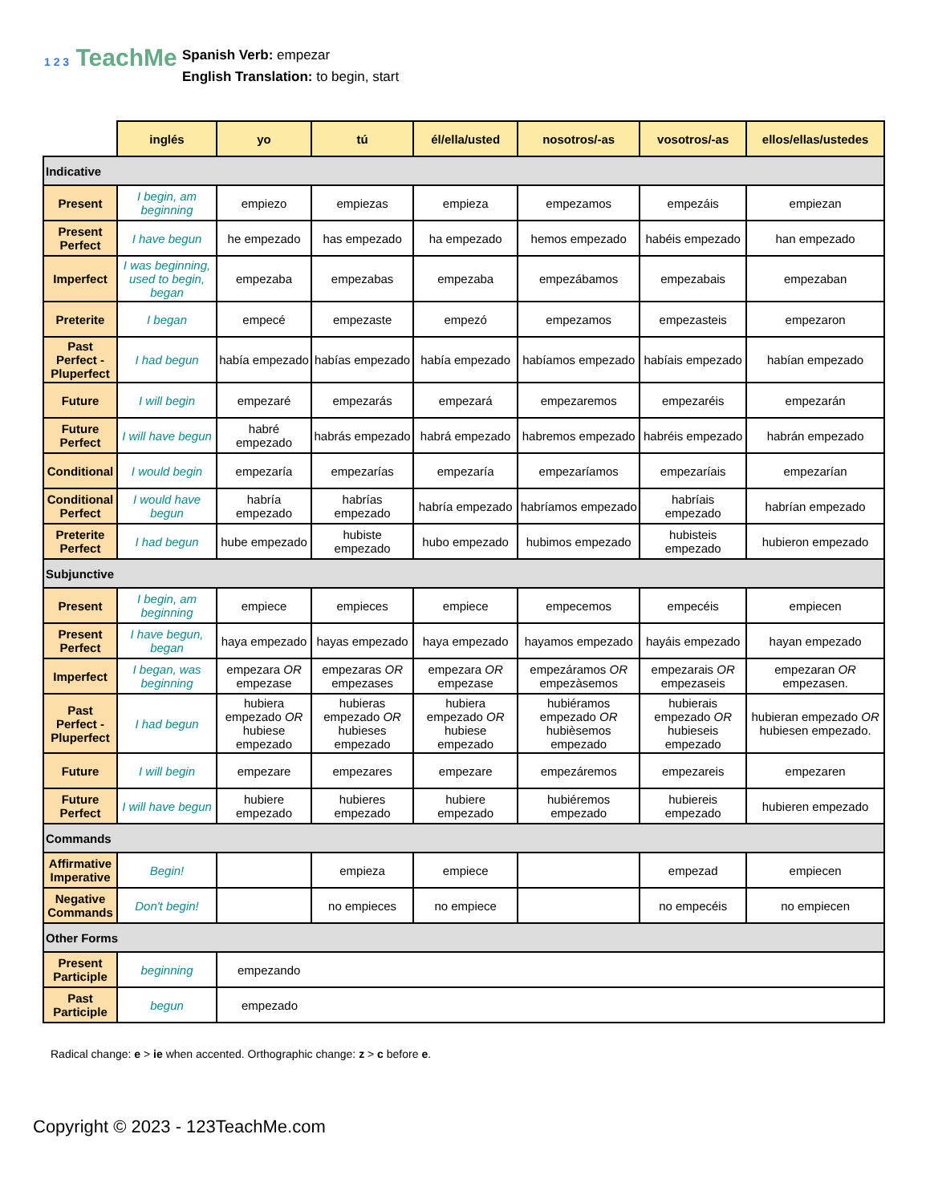1 2 3 TeachMe
Spanish Verb: empezar
English Translation: to begin, start
| | inglés | yo | tú | él/ella/usted | nosotros/-as | vosotros/-as | ellos/ellas/ustedes |
| Indicative | | | | | | | |
| Present | I begin, am beginning | empiezo | empiezas | empieza | empezamos | empezáis | empiezan |
| Present Perfect | I have begun | he empezado | has empezado | ha empezado | hemos empezado | habéis empezado | han empezado |
| Imperfect | I was beginning, used to begin, began | empezaba | empezabas | empezaba | empezábamos | empezabais | empezaban |
| Preterite | I began | empecé | empezaste | empezó | empezamos | empezasteis | empezaron |
| Past Perfect - Pluperfect | I had begun | había empezado | habías empezado | había empezado | habíamos empezado | habíais empezado | habían empezado |
| Future | I will begin | empezaré | empezarás | empezará | empezaremos | empezaréis | empezarán |
| Future Perfect | I will have begun | habré empezado | habrás empezado | habrá empezado | habremos empezado | habréis empezado | habrán empezado |
| Conditional | I would begin | empezaría | empezarías | empezaría | empezaríamos | empezaríais | empezarían |
| Conditional Perfect | I would have begun | habría empezado | habrías empezado | habría empezado | habríamos empezado | habríais empezado | habrían empezado |
| Preterite Perfect | I had begun | hube empezado | hubiste empezado | hubo empezado | hubimos empezado | hubisteis empezado | hubieron empezado |
| Subjunctive | | | | | | | |
| Present | I begin, am beginning | empiece | empieces | empiece | empecemos | empecéis | empiecen |
| Present Perfect | I have begun, began | haya empezado | hayas empezado | haya empezado | hayamos empezado | hayáis empezado | hayan empezado |
| Imperfect | I began, was beginning | empezara OR empezase | empezaras OR empezases | empezara OR empezase | empezáramos OR empezàsemos | empezarais OR empezaseis | empezaran OR empezasen. |
| Past Perfect - Pluperfect | I had begun | hubiera empezado OR hubiese empezado | hubieras empezado OR hubieses empezado | hubiera empezado OR hubiese empezado | hubiéramos empezado OR hubièsemos empezado | hubierais empezado OR hubieseis empezado | hubieran empezado OR hubiesen empezado. |
| Future | I will begin | empezare | empezares | empezare | empezáremos | empezareis | empezaren |
| Future Perfect | I will have begun | hubiere empezado | hubieres empezado | hubiere empezado | hubiéremos empezado | hubiereis empezado | hubieren empezado |
| Commands | | | | | | | |
| Affirmative Imperative | Begin! | | empieza | empiece | | empezad | empiecen |
| Negative Commands | Don't begin! | | no empieces | no empiece | | no empecéis | no empiecen |
| Other Forms | | | | | | | |
| Present Participle | beginning | empezando | | | | | |
| Past Participle | begun | empezado | | | | | |
Radical change: e > ie when accented. Orthographic change: z > c before e.
Copyright © 2023 - 123TeachMe.com